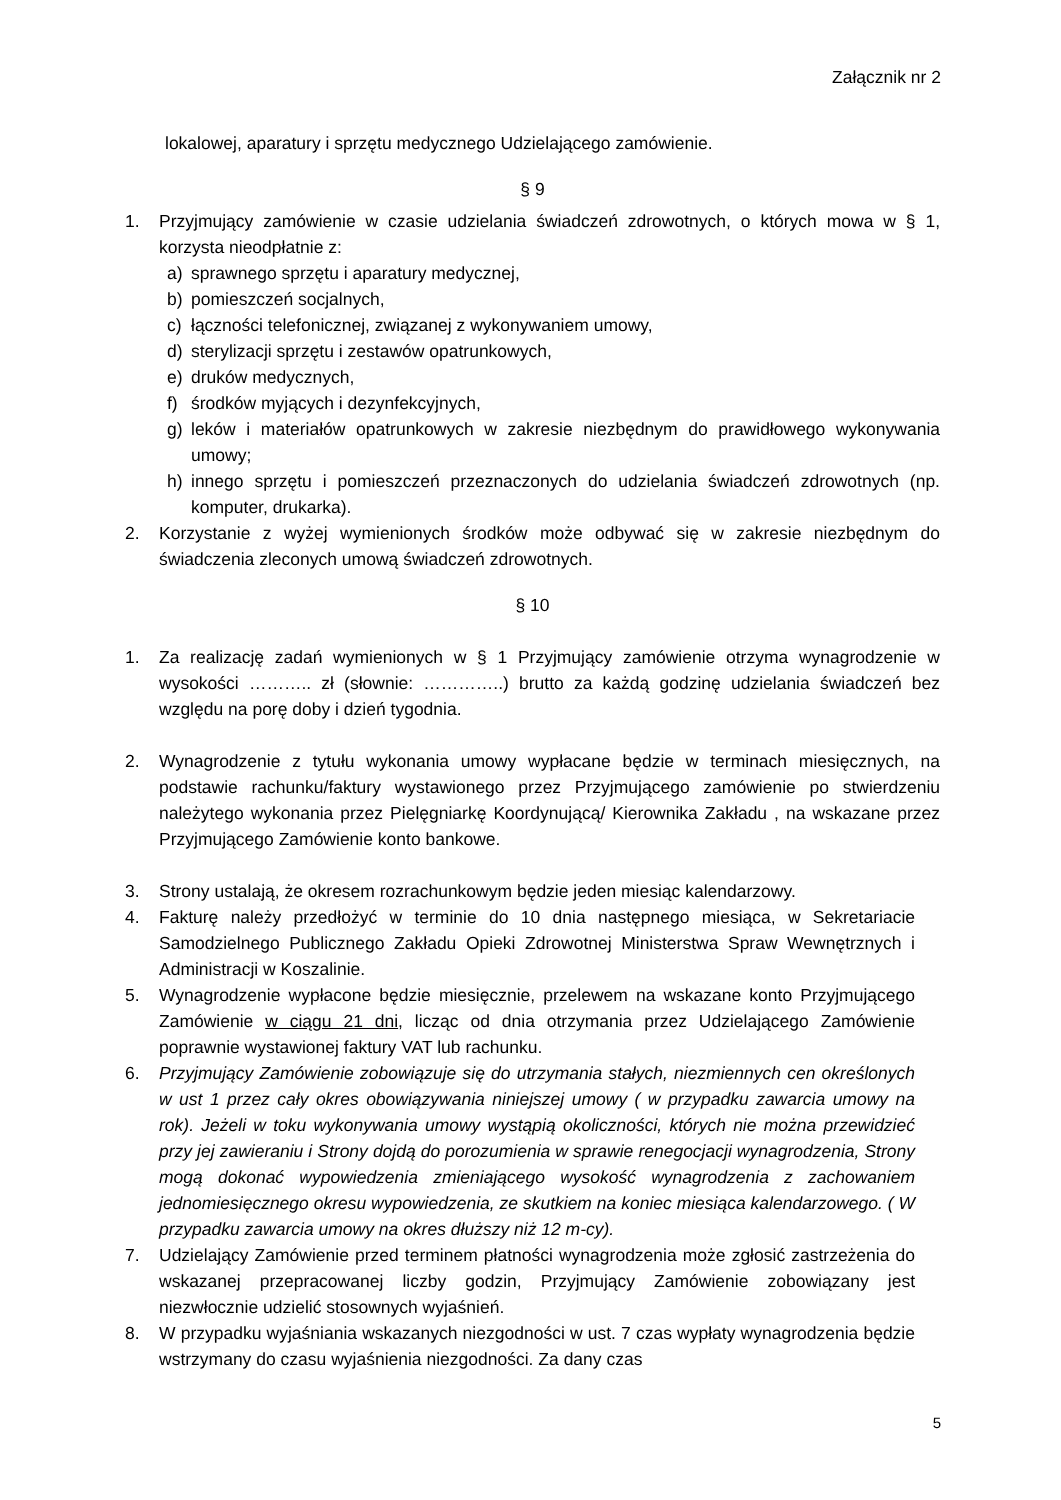Załącznik nr 2
lokalowej, aparatury i sprzętu medycznego Udzielającego zamówienie.
§ 9
1. Przyjmujący zamówienie w czasie udzielania świadczeń zdrowotnych, o których mowa w § 1, korzysta nieodpłatnie z:
a) sprawnego sprzętu i aparatury medycznej,
b) pomieszczeń socjalnych,
c) łączności telefonicznej, związanej z wykonywaniem umowy,
d) sterylizacji sprzętu i zestawów opatrunkowych,
e) druków medycznych,
f) środków myjących i dezynfekcyjnych,
g) leków i materiałów opatrunkowych w zakresie niezbędnym do prawidłowego wykonywania umowy;
h) innego sprzętu i pomieszczeń przeznaczonych do udzielania świadczeń zdrowotnych (np. komputer, drukarka).
2. Korzystanie z wyżej wymienionych środków może odbywać się w zakresie niezbędnym do świadczenia zleconych umową świadczeń zdrowotnych.
§ 10
1. Za realizację zadań wymienionych w § 1 Przyjmujący zamówienie otrzyma wynagrodzenie w wysokości ……….. zł (słownie: …………..) brutto za każdą godzinę udzielania świadczeń bez względu na porę doby i dzień tygodnia.
2. Wynagrodzenie z tytułu wykonania umowy wypłacane będzie w terminach miesięcznych, na podstawie rachunku/faktury wystawionego przez Przyjmującego zamówienie po stwierdzeniu należytego wykonania przez Pielęgniarkę Koordynującą/ Kierownika Zakładu , na wskazane przez Przyjmującego Zamówienie konto bankowe.
3. Strony ustalają, że okresem rozrachunkowym będzie jeden miesiąc kalendarzowy.
4. Fakturę należy przedłożyć w terminie do 10 dnia następnego miesiąca, w Sekretariacie Samodzielnego Publicznego Zakładu Opieki Zdrowotnej Ministerstwa Spraw Wewnętrznych i Administracji w Koszalinie.
5. Wynagrodzenie wypłacone będzie miesięcznie, przelewem na wskazane konto Przyjmującego Zamówienie w ciągu 21 dni, licząc od dnia otrzymania przez Udzielającego Zamówienie poprawnie wystawionej faktury VAT lub rachunku.
6. Przyjmujący Zamówienie zobowiązuje się do utrzymania stałych, niezmiennych cen określonych w ust 1 przez cały okres obowiązywania niniejszej umowy ( w przypadku zawarcia umowy na rok). Jeżeli w toku wykonywania umowy wystąpią okoliczności, których nie można przewidzieć przy jej zawieraniu i Strony dojdą do porozumienia w sprawie renegocjacji wynagrodzenia, Strony mogą dokonać wypowiedzenia zmieniającego wysokość wynagrodzenia z zachowaniem jednomiesięcznego okresu wypowiedzenia, ze skutkiem na koniec miesiąca kalendarzowego. ( W przypadku zawarcia umowy na okres dłuższy niż 12 m-cy).
7. Udzielający Zamówienie przed terminem płatności wynagrodzenia może zgłosić zastrzeżenia do wskazanej przepracowanej liczby godzin, Przyjmujący Zamówienie zobowiązany jest niezwłocznie udzielić stosownych wyjaśnień.
8. W przypadku wyjaśniania wskazanych niezgodności w ust. 7 czas wypłaty wynagrodzenia będzie wstrzymany do czasu wyjaśnienia niezgodności. Za dany czas
5